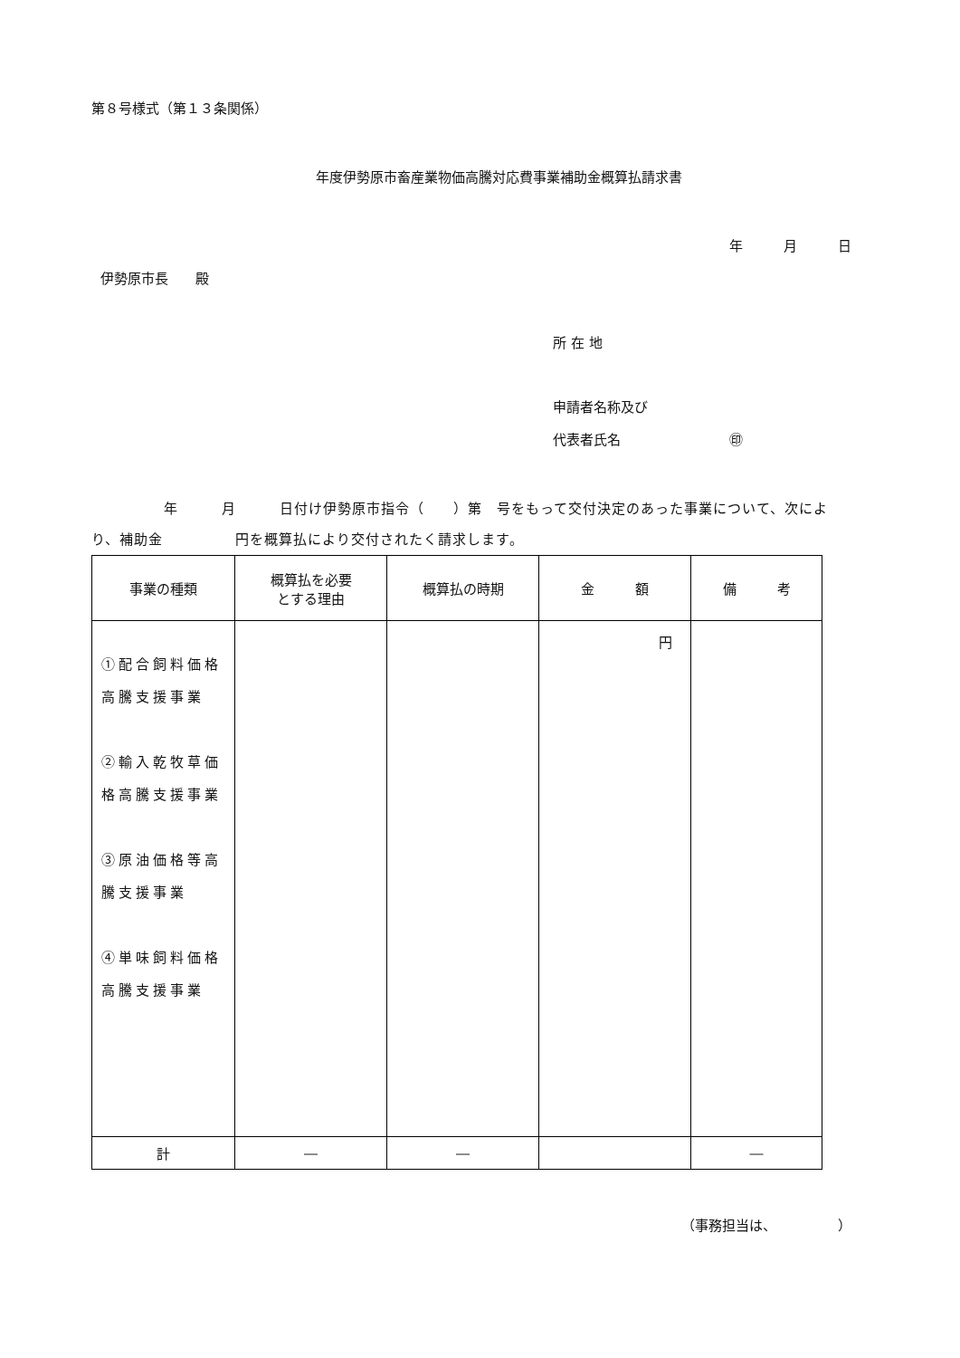第８号様式（第１３条関係）
年度伊勢原市畜産業物価高騰対応費事業補助金概算払請求書
年　　　月　　　日
伊勢原市長　　殿
所 在 地
申請者名称及び
代表者氏名　　　　　　　　㊞
　　　　　年　　　月　　　日付け伊勢原市指令（　　）第　号をもって交付決定のあった事業について、次により、補助金　　　　　円を概算払により交付されたく請求します。
| 事業の種類 | 概算払を必要 とする理由 | 概算払の時期 | 金 額 | 備 考 |
| --- | --- | --- | --- | --- |
| ①配合飼料価格高騰支援事業 ②輸入乾牧草価格高騰支援事業 ③原油価格等高騰支援事業 ④単味飼料価格高騰支援事業 | | | 円 | |
| 計 | ― | ― | | ― |
（事務担当は、　　　　　）